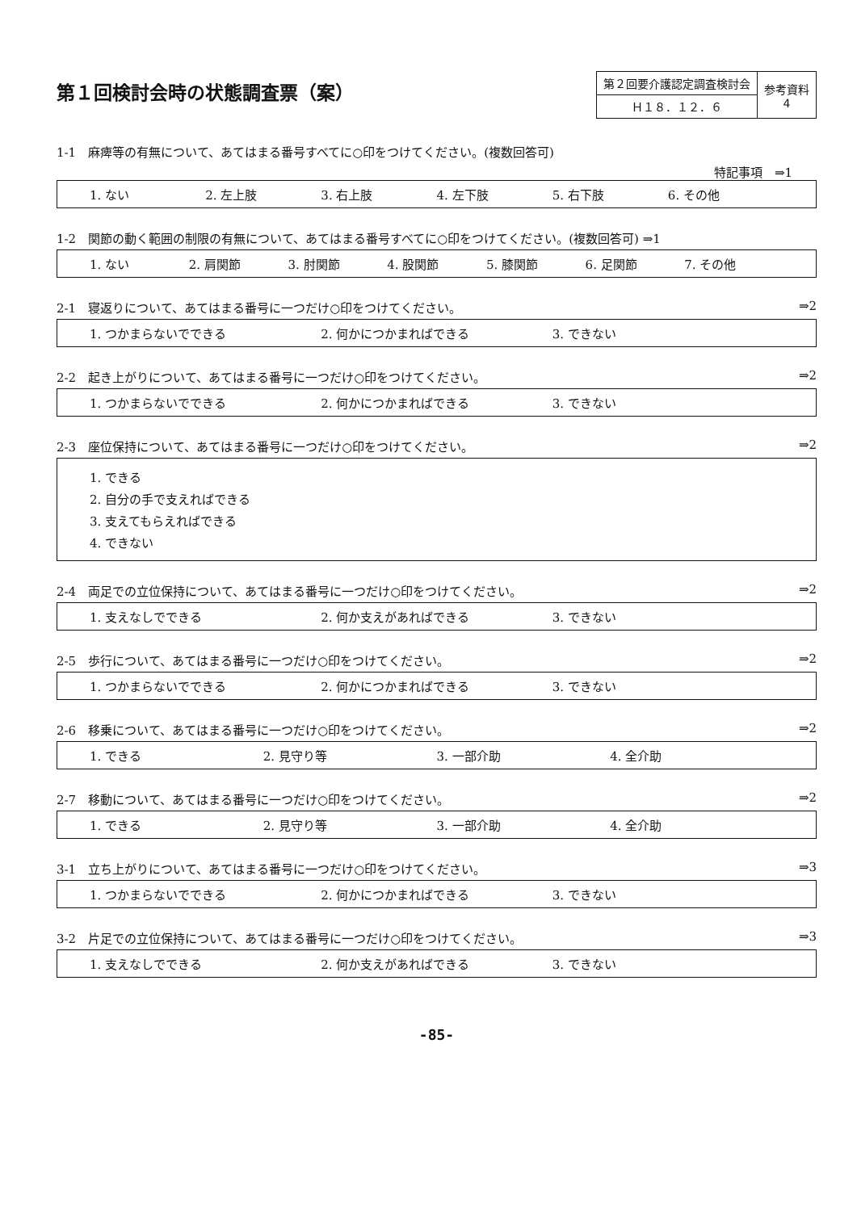第１回検討会時の状態調査票（案）
| 第２回要介護認定調査検討会 | 参考資料 4 |
| Ｈ１８．１２．６ | |
1-1　麻痺等の有無について、あてはまる番号すべてに○印をつけてください。(複数回答可)
特記事項　⇒1
1. ない 2. 左上肢 3. 右上肢 4. 左下肢 5. 右下肢 6. その他
1-2　関節の動く範囲の制限の有無について、あてはまる番号すべてに○印をつけてください。(複数回答可) ⇒1
1. ない 2. 肩関節 3. 肘関節 4. 股関節 5. 膝関節 6. 足関節 7. その他
2-1　寝返りについて、あてはまる番号に一つだけ○印をつけてください。 ⇒2
1. つかまらないでできる 2. 何かにつかまればできる 3. できない
2-2　起き上がりについて、あてはまる番号に一つだけ○印をつけてください。 ⇒2
1. つかまらないでできる 2. 何かにつかまればできる 3. できない
2-3　座位保持について、あてはまる番号に一つだけ○印をつけてください。 ⇒2
1. できる
2. 自分の手で支えればできる
3. 支えてもらえればできる
4. できない
2-4　両足での立位保持について、あてはまる番号に一つだけ○印をつけてください。 ⇒2
1. 支えなしでできる 2. 何か支えがあればできる 3. できない
2-5　歩行について、あてはまる番号に一つだけ○印をつけてください。 ⇒2
1. つかまらないでできる 2. 何かにつかまればできる 3. できない
2-6　移乗について、あてはまる番号に一つだけ○印をつけてください。 ⇒2
1. できる 2. 見守り等 3. 一部介助 4. 全介助
2-7　移動について、あてはまる番号に一つだけ○印をつけてください。 ⇒2
1. できる 2. 見守り等 3. 一部介助 4. 全介助
3-1　立ち上がりについて、あてはまる番号に一つだけ○印をつけてください。 ⇒3
1. つかまらないでできる 2. 何かにつかまればできる 3. できない
3-2　片足での立位保持について、あてはまる番号に一つだけ○印をつけてください。 ⇒3
1. 支えなしでできる 2. 何か支えがあればできる 3. できない
-85-